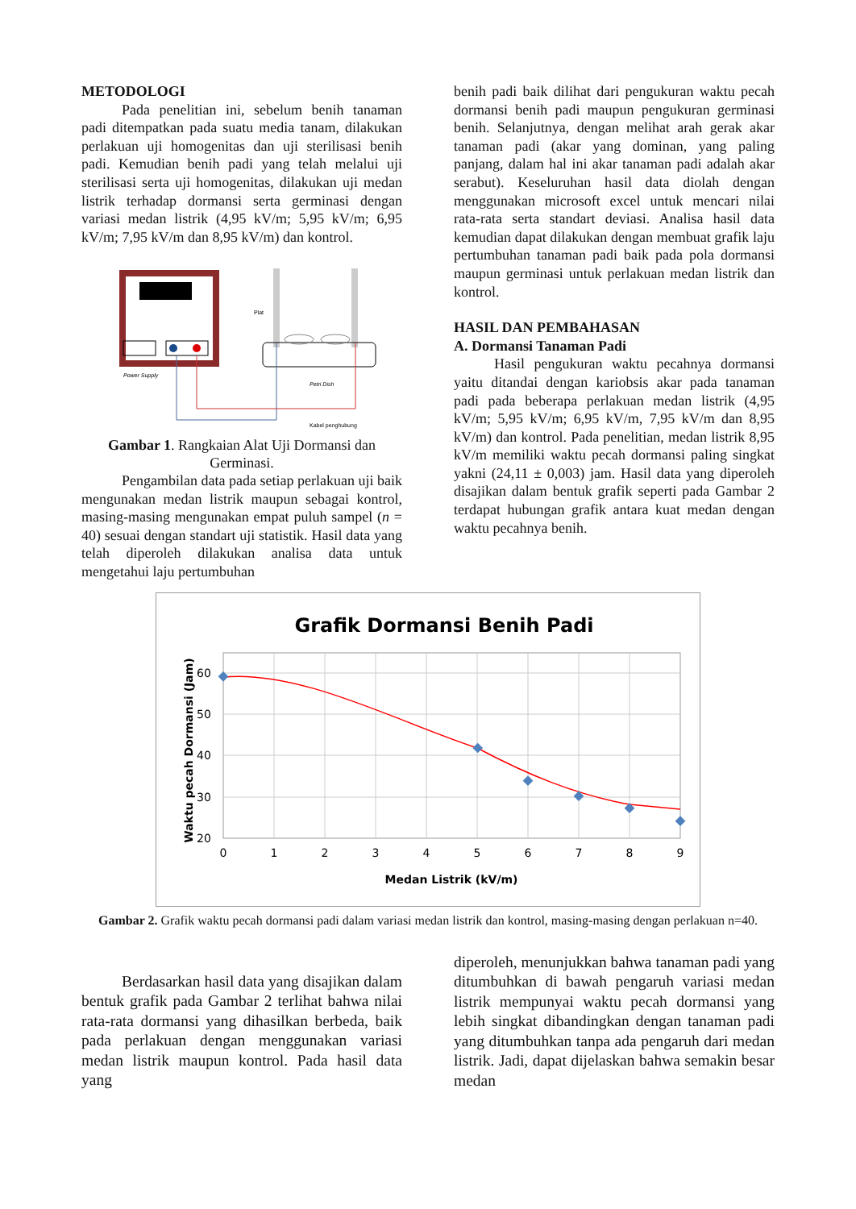METODOLOGI
Pada penelitian ini, sebelum benih tanaman padi ditempatkan pada suatu media tanam, dilakukan perlakuan uji homogenitas dan uji sterilisasi benih padi. Kemudian benih padi yang telah melalui uji sterilisasi serta uji homogenitas, dilakukan uji medan listrik terhadap dormansi serta germinasi dengan variasi medan listrik (4,95 kV/m; 5,95 kV/m; 6,95 kV/m; 7,95 kV/m dan 8,95 kV/m) dan kontrol.
Power Supply
Plat
Petri Dish
Kabel penghubung
Gambar 1. Rangkaian Alat Uji Dormansi dan Germinasi.
Pengambilan data pada setiap perlakuan uji baik mengunakan medan listrik maupun sebagai kontrol, masing-masing mengunakan empat puluh sampel (n = 40) sesuai dengan standart uji statistik. Hasil data yang telah diperoleh dilakukan analisa data untuk mengetahui laju pertumbuhan
benih padi baik dilihat dari pengukuran waktu pecah dormansi benih padi maupun pengukuran germinasi benih. Selanjutnya, dengan melihat arah gerak akar tanaman padi (akar yang dominan, yang paling panjang, dalam hal ini akar tanaman padi adalah akar serabut). Keseluruhan hasil data diolah dengan menggunakan microsoft excel untuk mencari nilai rata-rata serta standart deviasi. Analisa hasil data kemudian dapat dilakukan dengan membuat grafik laju pertumbuhan tanaman padi baik pada pola dormansi maupun germinasi untuk perlakuan medan listrik dan kontrol.
HASIL DAN PEMBAHASAN
A. Dormansi Tanaman Padi
Hasil pengukuran waktu pecahnya dormansi yaitu ditandai dengan kariobsis akar pada tanaman padi pada beberapa perlakuan medan listrik (4,95 kV/m; 5,95 kV/m; 6,95 kV/m, 7,95 kV/m dan 8,95 kV/m) dan kontrol. Pada penelitian, medan listrik 8,95 kV/m memiliki waktu pecah dormansi paling singkat yakni (24,11 ± 0,003) jam. Hasil data yang diperoleh disajikan dalam bentuk grafik seperti pada Gambar 2 terdapat hubungan grafik antara kuat medan dengan waktu pecahnya benih.
Grafik Dormansi Benih Padi
60
50
40
30
20
0
1
2
3
4
5
6
7
8
9
Medan Listrik (kV/m)
Waktu pecah Dormansi (Jam)
Gambar 2. Grafik waktu pecah dormansi padi dalam variasi medan listrik dan kontrol, masing-masing dengan perlakuan n=40.
Berdasarkan hasil data yang disajikan dalam bentuk grafik pada Gambar 2 terlihat bahwa nilai rata-rata dormansi yang dihasilkan berbeda, baik pada perlakuan dengan menggunakan variasi medan listrik maupun kontrol. Pada hasil data yang
diperoleh, menunjukkan bahwa tanaman padi yang ditumbuhkan di bawah pengaruh variasi medan listrik mempunyai waktu pecah dormansi yang lebih singkat dibandingkan dengan tanaman padi yang ditumbuhkan tanpa ada pengaruh dari medan listrik. Jadi, dapat dijelaskan bahwa semakin besar medan